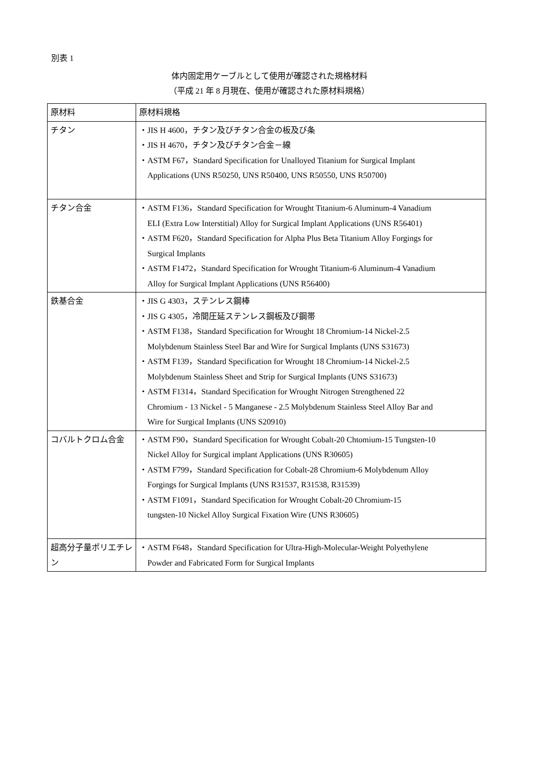別表 1
体内固定用ケーブルとして使用が確認された規格材料
（平成 21 年 8 月現在、使用が確認された原材料規格）
| 原材料 | 原材料規格 |
| チタン | ・JIS H 4600，チタン及びチタン合金の板及び条 ・JIS H 4670，チタン及びチタン合金－線 ・ASTM F67，Standard Specification for Unalloyed Titanium for Surgical Implant Applications (UNS R50250, UNS R50400, UNS R50550, UNS R50700) |
| チタン合金 | ・ASTM F136，Standard Specification for Wrought Titanium-6 Aluminum-4 Vanadium ELI (Extra Low Interstitial) Alloy for Surgical Implant Applications (UNS R56401) ・ASTM F620，Standard Specification for Alpha Plus Beta Titanium Alloy Forgings for Surgical Implants ・ASTM F1472，Standard Specification for Wrought Titanium-6 Aluminum-4 Vanadium Alloy for Surgical Implant Applications (UNS R56400) |
| 鉄基合金 | ・JIS G 4303，ステンレス鋼棒 ・JIS G 4305，冷間圧延ステンレス鋼板及び鋼帯 ・ASTM F138，Standard Specification for Wrought 18 Chromium-14 Nickel-2.5 Molybdenum Stainless Steel Bar and Wire for Surgical Implants (UNS S31673) ・ASTM F139，Standard Specification for Wrought 18 Chromium-14 Nickel-2.5 Molybdenum Stainless Sheet and Strip for Surgical Implants (UNS S31673) ・ASTM F1314，Standard Specification for Wrought Nitrogen Strengthened 22 Chromium - 13 Nickel - 5 Manganese - 2.5 Molybdenum Stainless Steel Alloy Bar and Wire for Surgical Implants (UNS S20910) |
| コバルトクロム合金 | ・ASTM F90，Standard Specification for Wrought Cobalt-20 Chtomium-15 Tungsten-10 Nickel Alloy for Surgical implant Applications (UNS R30605) ・ASTM F799，Standard Specification for Cobalt-28 Chromium-6 Molybdenum Alloy Forgings for Surgical Implants (UNS R31537, R31538, R31539) ・ASTM F1091，Standard Specification for Wrought Cobalt-20 Chromium-15 tungsten-10 Nickel Alloy Surgical Fixation Wire (UNS R30605) |
| 超高分子量ポリエチレン | ・ASTM F648，Standard Specification for Ultra-High-Molecular-Weight Polyethylene Powder and Fabricated Form for Surgical Implants |